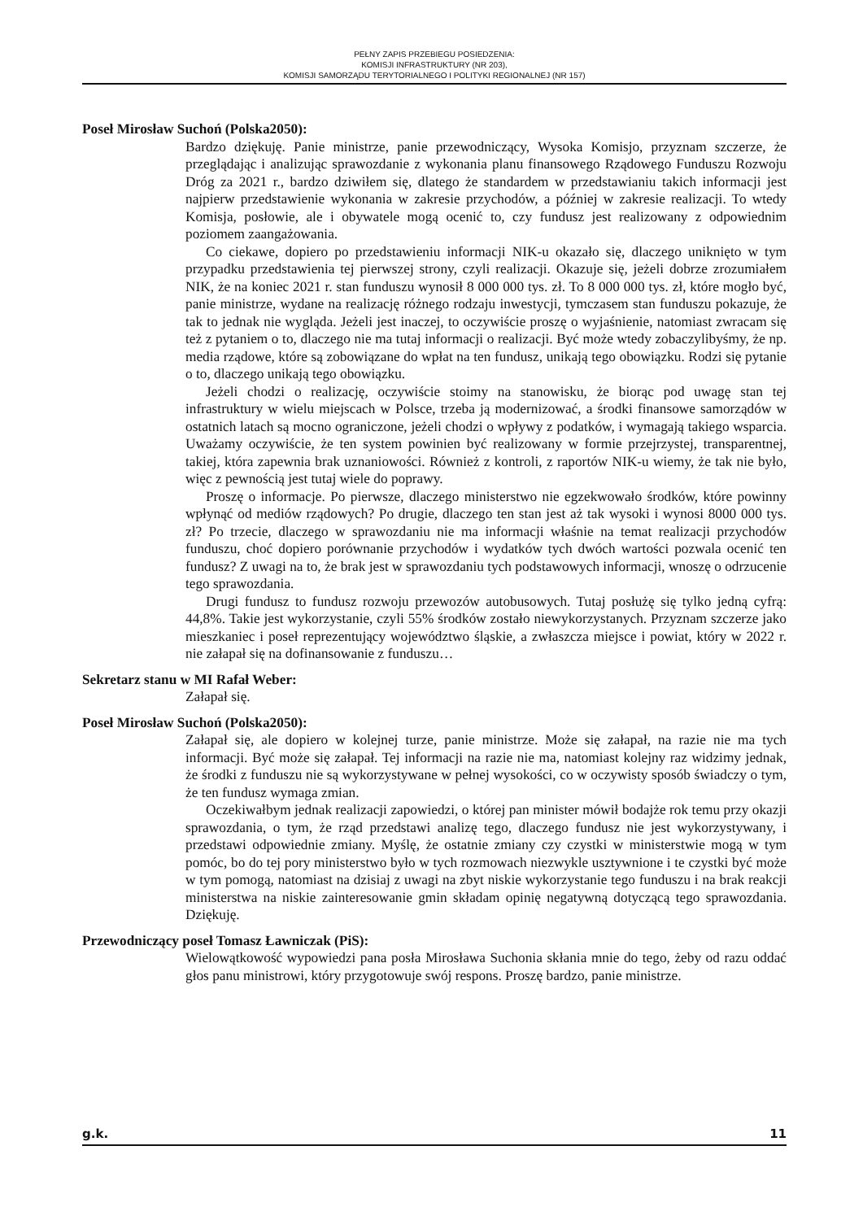PEŁNY ZAPIS PRZEBIEGU POSIEDZENIA:
KOMISJI INFRASTRUKTURY (NR 203),
KOMISJI SAMORZĄDU TERYTORIALNEGO I POLITYKI REGIONALNEJ (NR 157)
Poseł Mirosław Suchoń (Polska2050):
Bardzo dziękuję. Panie ministrze, panie przewodniczący, Wysoka Komisjo, przyznam szczerze, że przeglądając i analizując sprawozdanie z wykonania planu finansowego Rządowego Funduszu Rozwoju Dróg za 2021 r., bardzo dziwiłem się, dlatego że standardem w przedstawianiu takich informacji jest najpierw przedstawienie wykonania w zakresie przychodów, a później w zakresie realizacji. To wtedy Komisja, posłowie, ale i obywatele mogą ocenić to, czy fundusz jest realizowany z odpowiednim poziomem zaangażowania.
Co ciekawe, dopiero po przedstawieniu informacji NIK-u okazało się, dlaczego uniknięto w tym przypadku przedstawienia tej pierwszej strony, czyli realizacji. Okazuje się, jeżeli dobrze zrozumiałem NIK, że na koniec 2021 r. stan funduszu wynosił 8 000 000 tys. zł. To 8 000 000 tys. zł, które mogło być, panie ministrze, wydane na realizację różnego rodzaju inwestycji, tymczasem stan funduszu pokazuje, że tak to jednak nie wygląda. Jeżeli jest inaczej, to oczywiście proszę o wyjaśnienie, natomiast zwracam się też z pytaniem o to, dlaczego nie ma tutaj informacji o realizacji. Być może wtedy zobaczylibyśmy, że np. media rządowe, które są zobowiązane do wpłat na ten fundusz, unikają tego obowiązku. Rodzi się pytanie o to, dlaczego unikają tego obowiązku.
Jeżeli chodzi o realizację, oczywiście stoimy na stanowisku, że biorąc pod uwagę stan tej infrastruktury w wielu miejscach w Polsce, trzeba ją modernizować, a środki finansowe samorządów w ostatnich latach są mocno ograniczone, jeżeli chodzi o wpływy z podatków, i wymagają takiego wsparcia. Uważamy oczywiście, że ten system powinien być realizowany w formie przejrzystej, transparentnej, takiej, która zapewnia brak uznaniowości. Również z kontroli, z raportów NIK-u wiemy, że tak nie było, więc z pewnością jest tutaj wiele do poprawy.
Proszę o informacje. Po pierwsze, dlaczego ministerstwo nie egzekwowało środków, które powinny wpłynąć od mediów rządowych? Po drugie, dlaczego ten stan jest aż tak wysoki i wynosi 8000 000 tys. zł? Po trzecie, dlaczego w sprawozdaniu nie ma informacji właśnie na temat realizacji przychodów funduszu, choć dopiero porównanie przychodów i wydatków tych dwóch wartości pozwala ocenić ten fundusz? Z uwagi na to, że brak jest w sprawozdaniu tych podstawowych informacji, wnoszę o odrzucenie tego sprawozdania.
Drugi fundusz to fundusz rozwoju przewozów autobusowych. Tutaj posłużę się tylko jedną cyfrą: 44,8%. Takie jest wykorzystanie, czyli 55% środków zostało niewykorzystanych. Przyznam szczerze jako mieszkaniec i poseł reprezentujący województwo śląskie, a zwłaszcza miejsce i powiat, który w 2022 r. nie załapał się na dofinansowanie z funduszu…
Sekretarz stanu w MI Rafał Weber:
Załapał się.
Poseł Mirosław Suchoń (Polska2050):
Załapał się, ale dopiero w kolejnej turze, panie ministrze. Może się załapał, na razie nie ma tych informacji. Być może się załapał. Tej informacji na razie nie ma, natomiast kolejny raz widzimy jednak, że środki z funduszu nie są wykorzystywane w pełnej wysokości, co w oczywisty sposób świadczy o tym, że ten fundusz wymaga zmian.
Oczekiwałbym jednak realizacji zapowiedzi, o której pan minister mówił bodajże rok temu przy okazji sprawozdania, o tym, że rząd przedstawi analizę tego, dlaczego fundusz nie jest wykorzystywany, i przedstawi odpowiednie zmiany. Myślę, że ostatnie zmiany czy czystki w ministerstwie mogą w tym pomóc, bo do tej pory ministerstwo było w tych rozmowach niezwykle usztywnione i te czystki być może w tym pomogą, natomiast na dzisiaj z uwagi na zbyt niskie wykorzystanie tego funduszu i na brak reakcji ministerstwa na niskie zainteresowanie gmin składam opinię negatywną dotyczącą tego sprawozdania. Dziękuję.
Przewodniczący poseł Tomasz Ławniczak (PiS):
Wielowątkowość wypowiedzi pana posła Mirosława Suchonia skłania mnie do tego, żeby od razu oddać głos panu ministrowi, który przygotowuje swój respons. Proszę bardzo, panie ministrze.
g.k. 11